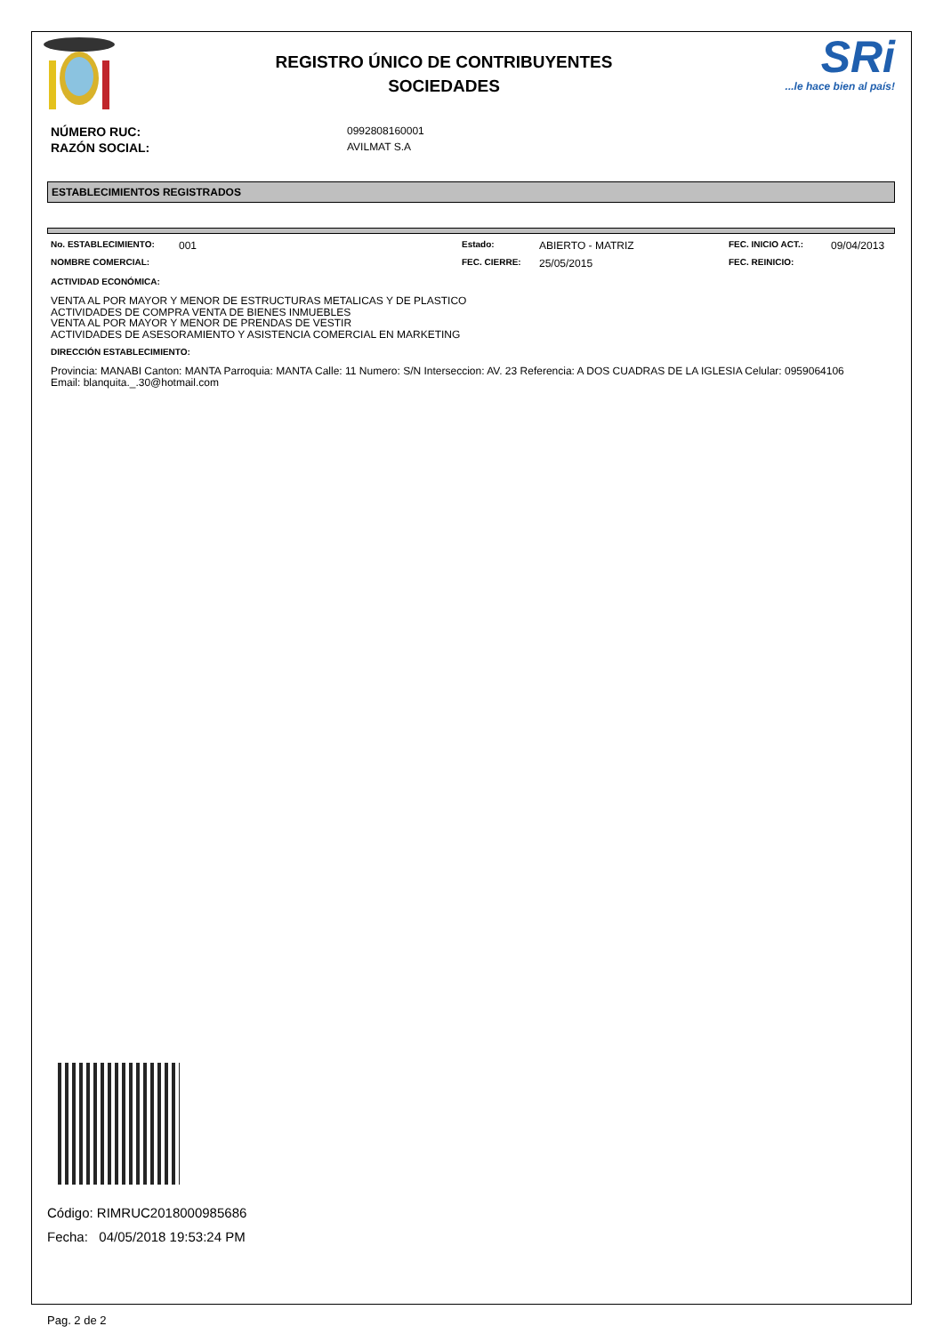REGISTRO ÚNICO DE CONTRIBUYENTES
SOCIEDADES
SRi
...le hace bien al país!
NÚMERO RUC: 0992808160001
RAZÓN SOCIAL: AVILMAT S.A
ESTABLECIMIENTOS REGISTRADOS
No. ESTABLECIMIENTO: 001 Estado: ABIERTO - MATRIZ FEC. INICIO ACT.: 09/04/2013 NOMBRE COMERCIAL: FEC. CIERRE: 25/05/2015 FEC. REINICIO:
ACTIVIDAD ECONÓMICA:
VENTA AL POR MAYOR Y MENOR DE ESTRUCTURAS METALICAS Y DE PLASTICO
ACTIVIDADES DE COMPRA VENTA DE BIENES INMUEBLES
VENTA AL POR MAYOR Y MENOR DE PRENDAS DE VESTIR
ACTIVIDADES DE ASESORAMIENTO Y ASISTENCIA COMERCIAL EN MARKETING
DIRECCIÓN ESTABLECIMIENTO:
Provincia: MANABI Canton: MANTA Parroquia: MANTA Calle: 11 Numero: S/N Interseccion: AV. 23 Referencia: A DOS CUADRAS DE LA IGLESIA Celular: 0959064106
Email: blanquita._.30@hotmail.com
Código: RIMRUC2018000985686
Fecha: 04/05/2018 19:53:24 PM
Pag. 2 de 2